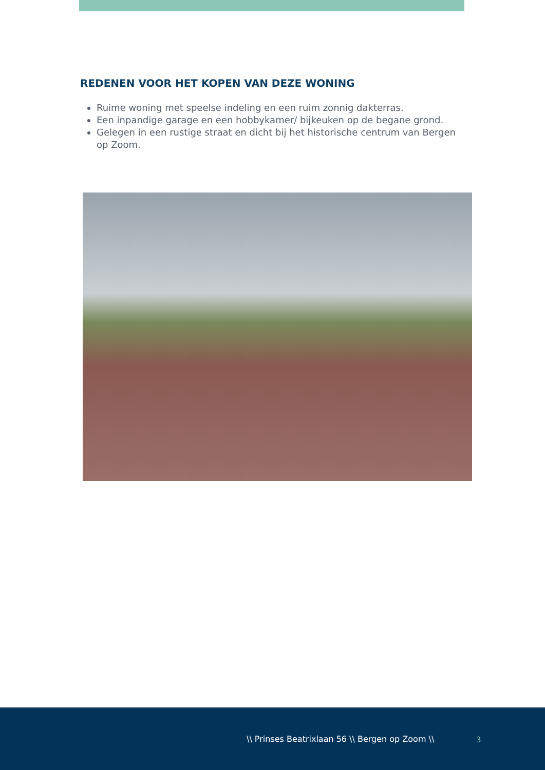REDENEN VOOR HET KOPEN VAN DEZE WONING
Ruime woning met speelse indeling en een ruim zonnig dakterras.
Een inpandige garage en een hobbykamer/ bijkeuken op de begane grond.
Gelegen in een rustige straat en dicht bij het historische centrum van Bergen op Zoom.
\\ Prinses Beatrixlaan 56 \\ Bergen op Zoom \\ 3